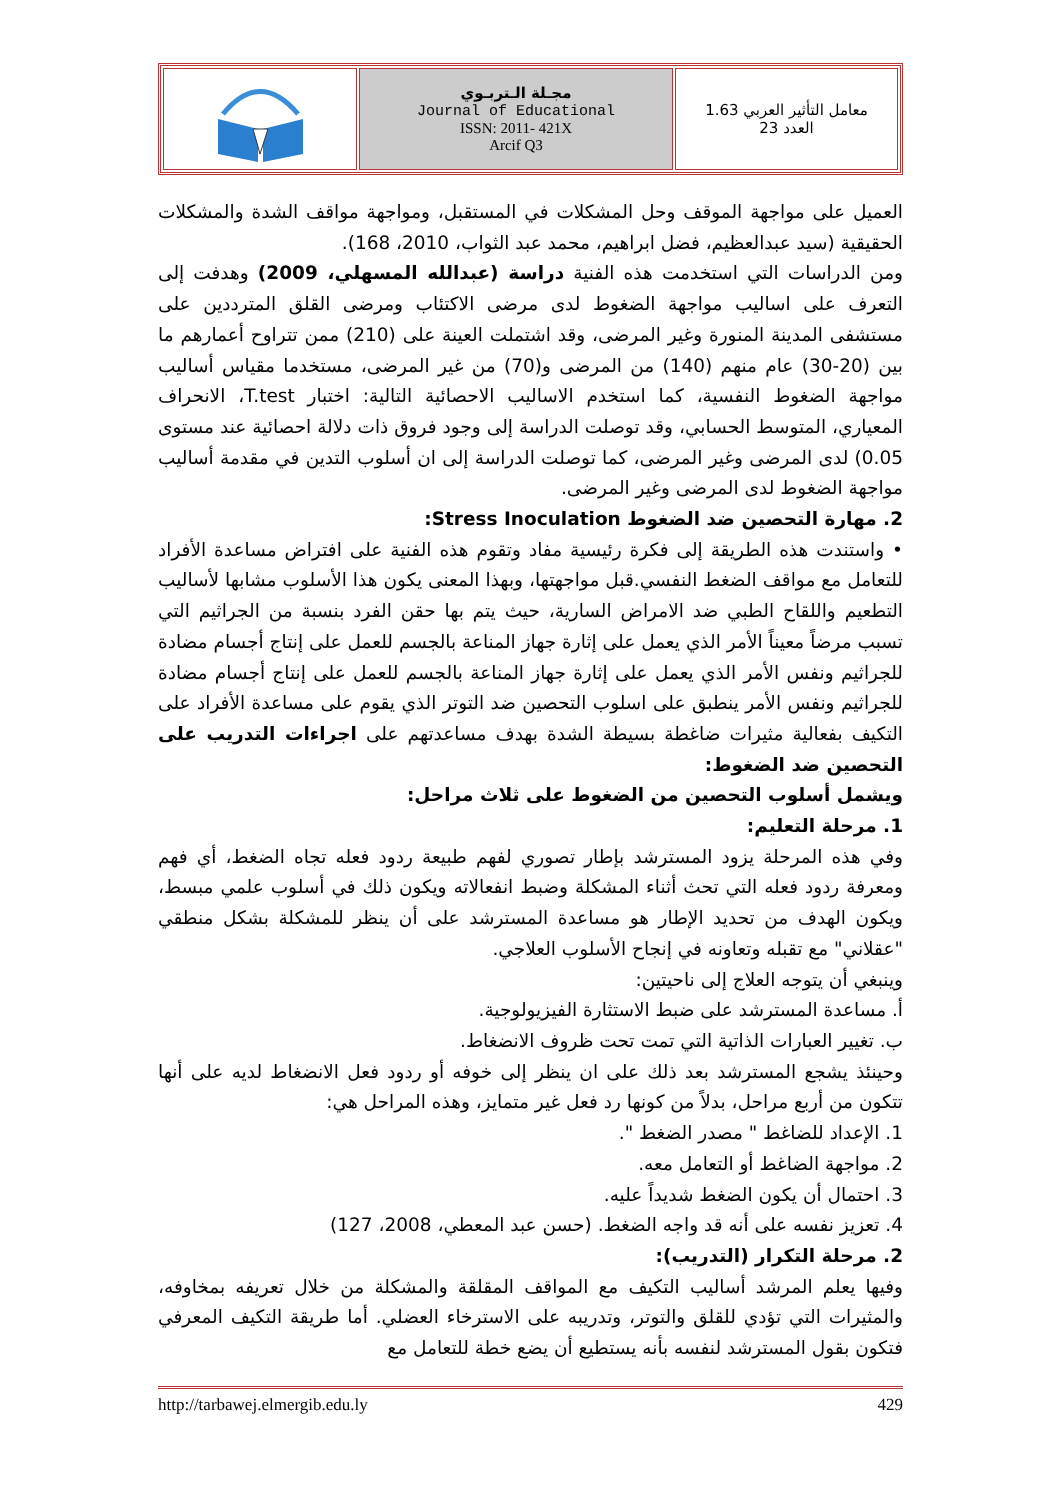| | مجـلة الـتربـوي Journal of Educational ISSN: 2011- 421X Arcif Q3 | معامل التأثير العربي 1.63 العدد 23 |
العميل على مواجهة الموقف وحل المشكلات في المستقبل، ومواجهة مواقف الشدة والمشكلات الحقيقية (سيد عبدالعظيم، فضل ابراهيم، محمد عبد الثواب، 2010، 168).
ومن الدراسات التي استخدمت هذه الفنية دراسة (عبدالله المسهلي، 2009) وهدفت إلى التعرف على اساليب مواجهة الضغوط لدى مرضى الاكتئاب ومرضى القلق المترددين على مستشفى المدينة المنورة وغير المرضى، وقد اشتملت العينة على (210) ممن تتراوح أعمارهم ما بين (20-30) عام منهم (140) من المرضى و(70) من غير المرضى، مستخدما مقياس أساليب مواجهة الضغوط النفسية، كما استخدم الاساليب الاحصائية التالية: اختبار T.test، الانحراف المعياري، المتوسط الحسابي، وقد توصلت الدراسة إلى وجود فروق ذات دلالة احصائية عند مستوى 0.05) لدى المرضى وغير المرضى، كما توصلت الدراسة إلى ان أسلوب التدين في مقدمة أساليب مواجهة الضغوط لدى المرضى وغير المرضى.
2. مهارة التحصين ضد الضغوط Stress Inoculation:
• واستندت هذه الطريقة إلى فكرة رئيسية مفاد وتقوم هذه الفنية على افتراض مساعدة الأفراد للتعامل مع مواقف الضغط النفسي.قبل مواجهتها، وبهذا المعنى يكون هذا الأسلوب مشابها لأساليب التطعيم واللقاح الطبي ضد الامراض السارية، حيث يتم بها حقن الفرد بنسبة من الجراثيم التي تسبب مرضاً معيناً الأمر الذي يعمل على إثارة جهاز المناعة بالجسم للعمل على إنتاج أجسام مضادة للجراثيم ونفس الأمر الذي يعمل على إثارة جهاز المناعة بالجسم للعمل على إنتاج أجسام مضادة للجراثيم ونفس الأمر ينطبق على اسلوب التحصين ضد التوتر الذي يقوم على مساعدة الأفراد على التكيف بفعالية مثيرات ضاغطة بسيطة الشدة بهدف مساعدتهم على اجراءات التدريب على التحصين ضد الضغوط:
ويشمل أسلوب التحصين من الضغوط على ثلاث مراحل:
1. مرحلة التعليم:
وفي هذه المرحلة يزود المسترشد بإطار تصوري لفهم طبيعة ردود فعله تجاه الضغط، أي فهم ومعرفة ردود فعله التي تحث أثناء المشكلة وضبط انفعالاته ويكون ذلك في أسلوب علمي مبسط، ويكون الهدف من تحديد الإطار هو مساعدة المسترشد على أن ينظر للمشكلة بشكل منطقي "عقلاني" مع تقبله وتعاونه في إنجاح الأسلوب العلاجي.
وينبغي أن يتوجه العلاج إلى ناحيتين:
أ. مساعدة المسترشد على ضبط الاستثارة الفيزيولوجية.
ب. تغيير العبارات الذاتية التي تمت تحت ظروف الانضغاط.
وحينئذ يشجع المسترشد بعد ذلك على ان ينظر إلى خوفه أو ردود فعل الانضغاط لديه على أنها تتكون من أربع مراحل، بدلاً من كونها رد فعل غير متمايز، وهذه المراحل هي:
1. الإعداد للضاغط " مصدر الضغط ".
2. مواجهة الضاغط أو التعامل معه.
3. احتمال أن يكون الضغط شديداً عليه.
4. تعزيز نفسه على أنه قد واجه الضغط. (حسن عبد المعطي، 2008، 127)
2. مرحلة التكرار (التدريب):
وفيها يعلم المرشد أساليب التكيف مع المواقف المقلقة والمشكلة من خلال تعريفه بمخاوفه، والمثيرات التي تؤدي للقلق والتوتر، وتدريبه على الاسترخاء العضلي. أما طريقة التكيف المعرفي فتكون بقول المسترشد لنفسه بأنه يستطيع أن يضع خطة للتعامل مع
http://tarbawej.elmergib.edu.ly 429